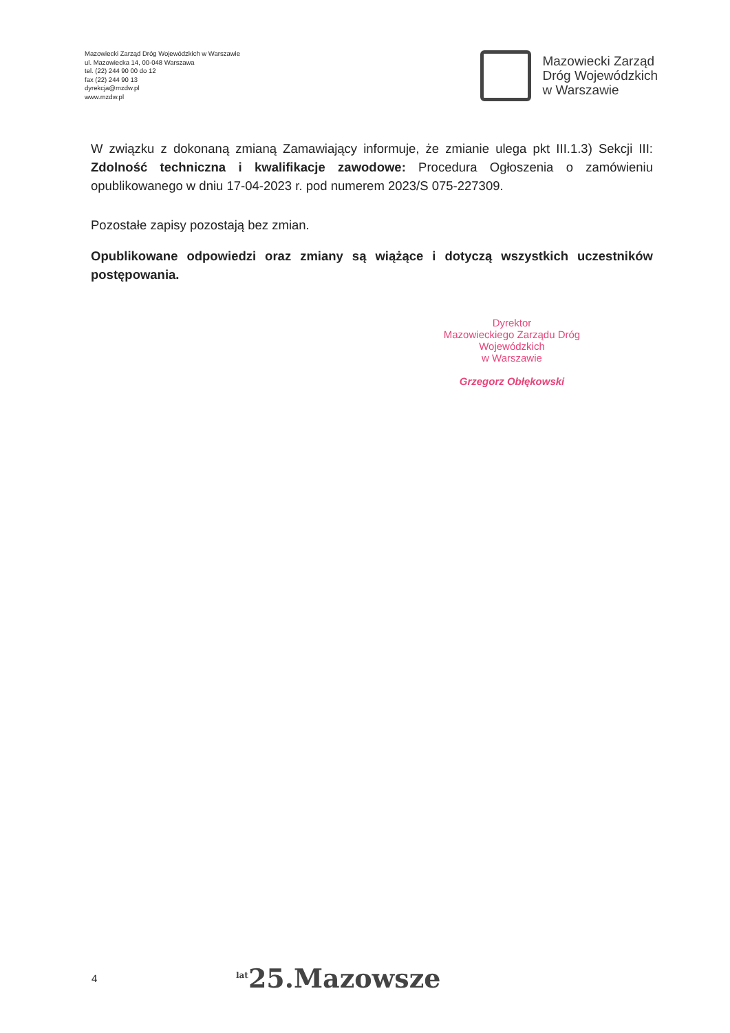Mazowiecki Zarząd Dróg Wojewódzkich w Warszawie
ul. Mazowiecka 14, 00-048 Warszawa
tel. (22) 244 90 00 do 12
fax (22) 244 90 13
dyrekcja@mzdw.pl
www.mzdw.pl
Mazowiecki Zarząd
Dróg Wojewódzkich
w Warszawie
W związku z dokonaną zmianą Zamawiający informuje, że zmianie ulega pkt III.1.3) Sekcji III: Zdolność techniczna i kwalifikacje zawodowe: Procedura Ogłoszenia o zamówieniu opublikowanego w dniu 17-04-2023 r. pod numerem 2023/S 075-227309.
Pozostałe zapisy pozostają bez zmian.
Opublikowane odpowiedzi oraz zmiany są wiążące i dotyczą wszystkich uczestników postępowania.
Dyrektor
Mazowieckiego Zarządu Dróg Wojewódzkich
w Warszawie
Grzegorz Obłękowski
4
<sup>lat</sup>25.Mazowsze